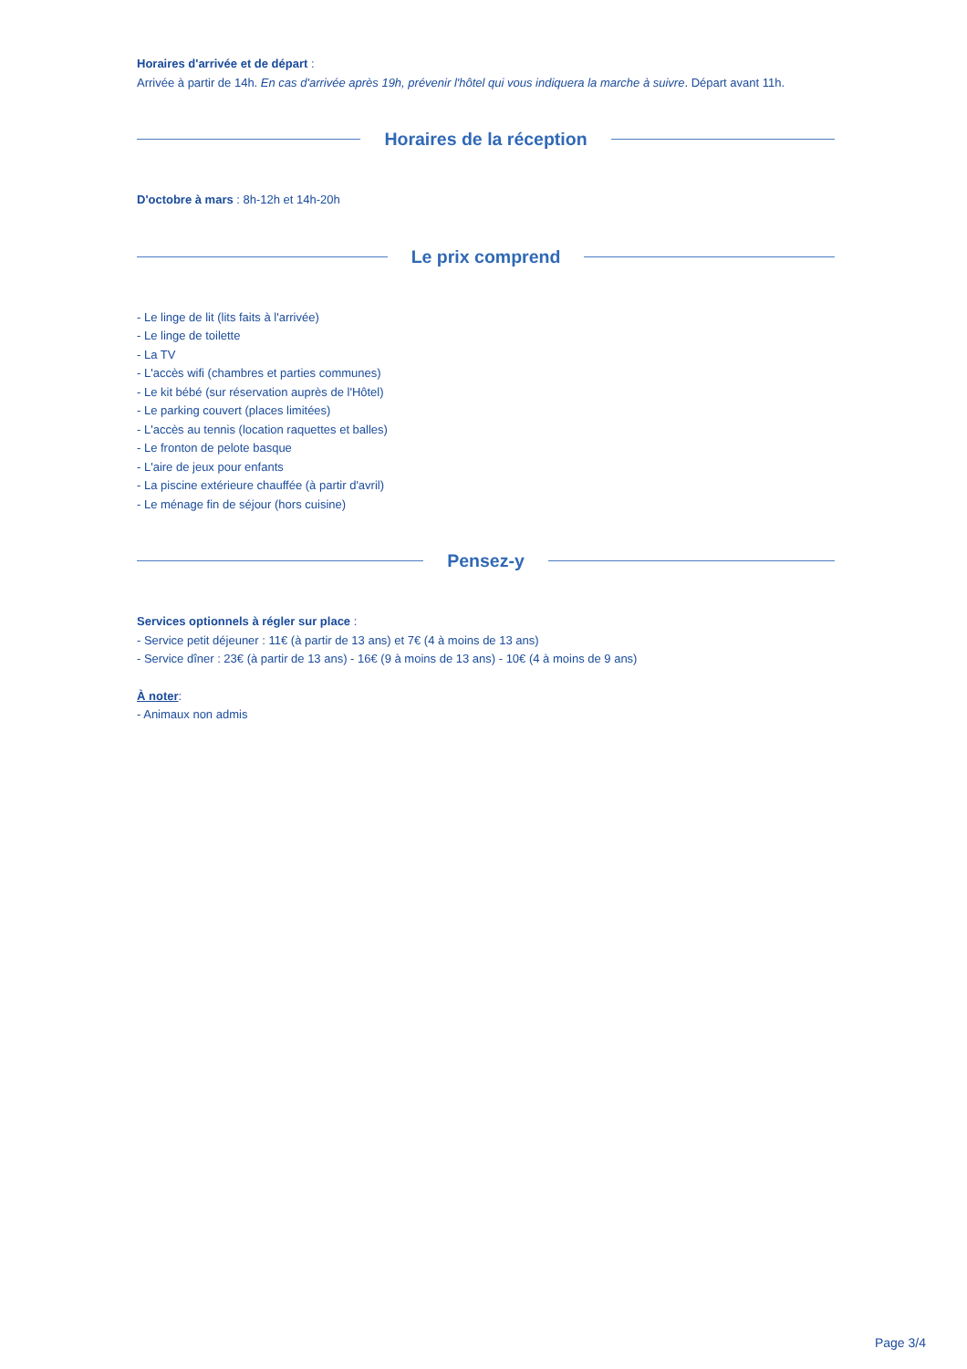Horaires d'arrivée et de départ :
Arrivée à partir de 14h. En cas d'arrivée après 19h, prévenir l'hôtel qui vous indiquera la marche à suivre. Départ avant 11h.
Horaires de la réception
D'octobre à mars : 8h-12h et 14h-20h
Le prix comprend
- Le linge de lit (lits faits à l'arrivée)
- Le linge de toilette
- La TV
- L'accès wifi (chambres et parties communes)
- Le kit bébé (sur réservation auprès de l'Hôtel)
- Le parking couvert (places limitées)
- L'accès au tennis (location raquettes et balles)
- Le fronton de pelote basque
- L'aire de jeux pour enfants
- La piscine extérieure chauffée (à partir d'avril)
- Le ménage fin de séjour (hors cuisine)
Pensez-y
Services optionnels à régler sur place :
- Service petit déjeuner : 11€ (à partir de 13 ans) et 7€ (4 à moins de 13 ans)
- Service dîner : 23€ (à partir de 13 ans) - 16€ (9 à moins de 13 ans) - 10€ (4 à moins de 9 ans)
À noter:
- Animaux non admis
Page 3/4